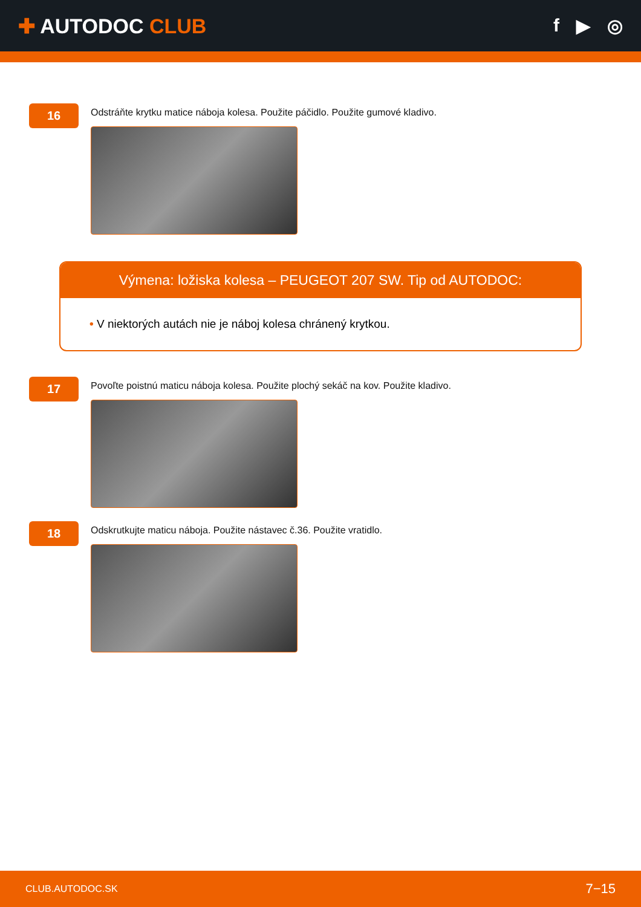✚ AUTODOC CLUB f ▶ ◎
16
Odstráňte krytku matice náboja kolesa. Použite páčidlo. Použite gumové kladivo.
Výmena: ložiska kolesa – PEUGEOT 207 SW. Tip od AUTODOC:
• V niektorých autách nie je náboj kolesa chránený krytkou.
17
Povoľte poistnú maticu náboja kolesa. Použite plochý sekáč na kov. Použite kladivo.
18
Odskrutkujte maticu náboja. Použite nástavec č.36. Použite vratidlo.
CLUB.AUTODOC.SK 7−15